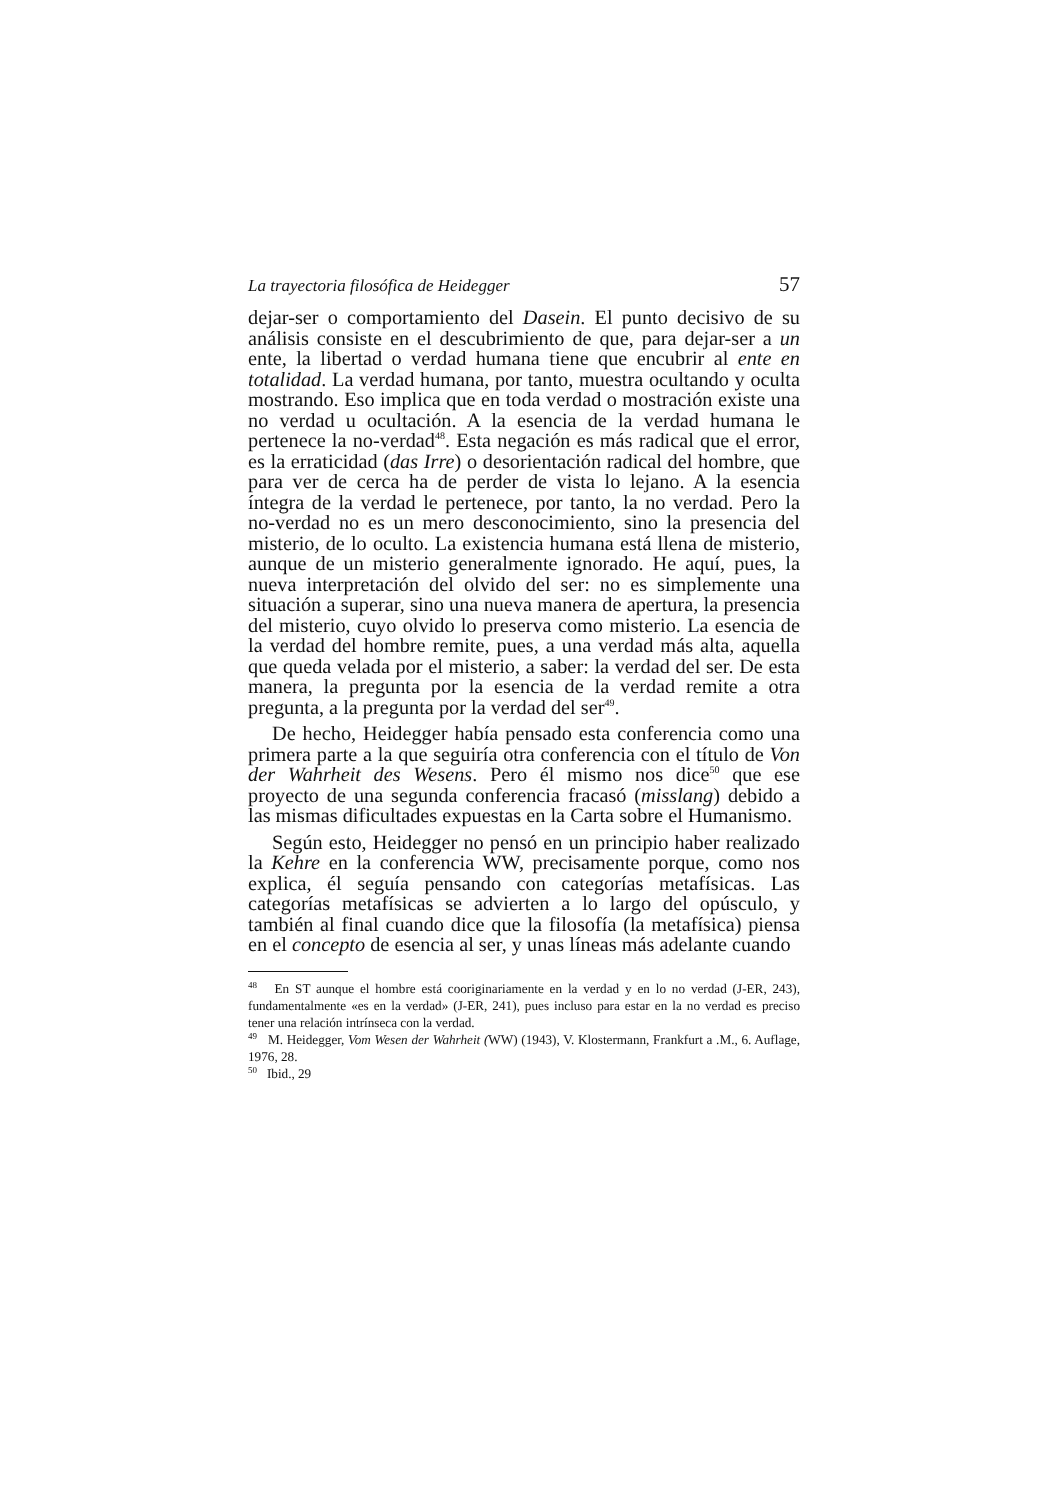La trayectoria filosófica de Heidegger 57
dejar-ser o comportamiento del Dasein. El punto decisivo de su análisis consiste en el descubrimiento de que, para dejar-ser a un ente, la libertad o verdad humana tiene que encubrir al ente en totalidad. La verdad humana, por tanto, muestra ocultando y oculta mostrando. Eso implica que en toda verdad o mostración existe una no verdad u ocultación. A la esencia de la verdad humana le pertenece la no-verdad<sup>48</sup>. Esta negación es más radical que el error, es la erraticidad (das Irre) o desorientación radical del hombre, que para ver de cerca ha de perder de vista lo lejano. A la esencia íntegra de la verdad le pertenece, por tanto, la no verdad. Pero la no-verdad no es un mero desconocimiento, sino la presencia del misterio, de lo oculto. La existencia humana está llena de misterio, aunque de un misterio generalmente ignorado. He aquí, pues, la nueva interpretación del olvido del ser: no es simplemente una situación a superar, sino una nueva manera de apertura, la presencia del misterio, cuyo olvido lo preserva como misterio. La esencia de la verdad del hombre remite, pues, a una verdad más alta, aquella que queda velada por el misterio, a saber: la verdad del ser. De esta manera, la pregunta por la esencia de la verdad remite a otra pregunta, a la pregunta por la verdad del ser<sup>49</sup>.
De hecho, Heidegger había pensado esta conferencia como una primera parte a la que seguiría otra conferencia con el título de Von der Wahrheit des Wesens. Pero él mismo nos dice<sup>50</sup> que ese proyecto de una segunda conferencia fracasó (misslang) debido a las mismas dificultades expuestas en la Carta sobre el Humanismo.
Según esto, Heidegger no pensó en un principio haber realizado la Kehre en la conferencia WW, precisamente porque, como nos explica, él seguía pensando con categorías metafísicas. Las categorías metafísicas se advierten a lo largo del opúsculo, y también al final cuando dice que la filosofía (la metafísica) piensa en el concepto de esencia al ser, y unas líneas más adelante cuando
<sup>48</sup> En ST aunque el hombre está cooriginariamente en la verdad y en lo no verdad (J-ER, 243), fundamentalmente «es en la verdad» (J-ER, 241), pues incluso para estar en la no verdad es preciso tener una relación intrínseca con la verdad.
<sup>49</sup> M. Heidegger, Vom Wesen der Wahrheit (WW) (1943), V. Klostermann, Frankfurt a .M., 6. Auflage, 1976, 28.
<sup>50</sup> Ibid., 29